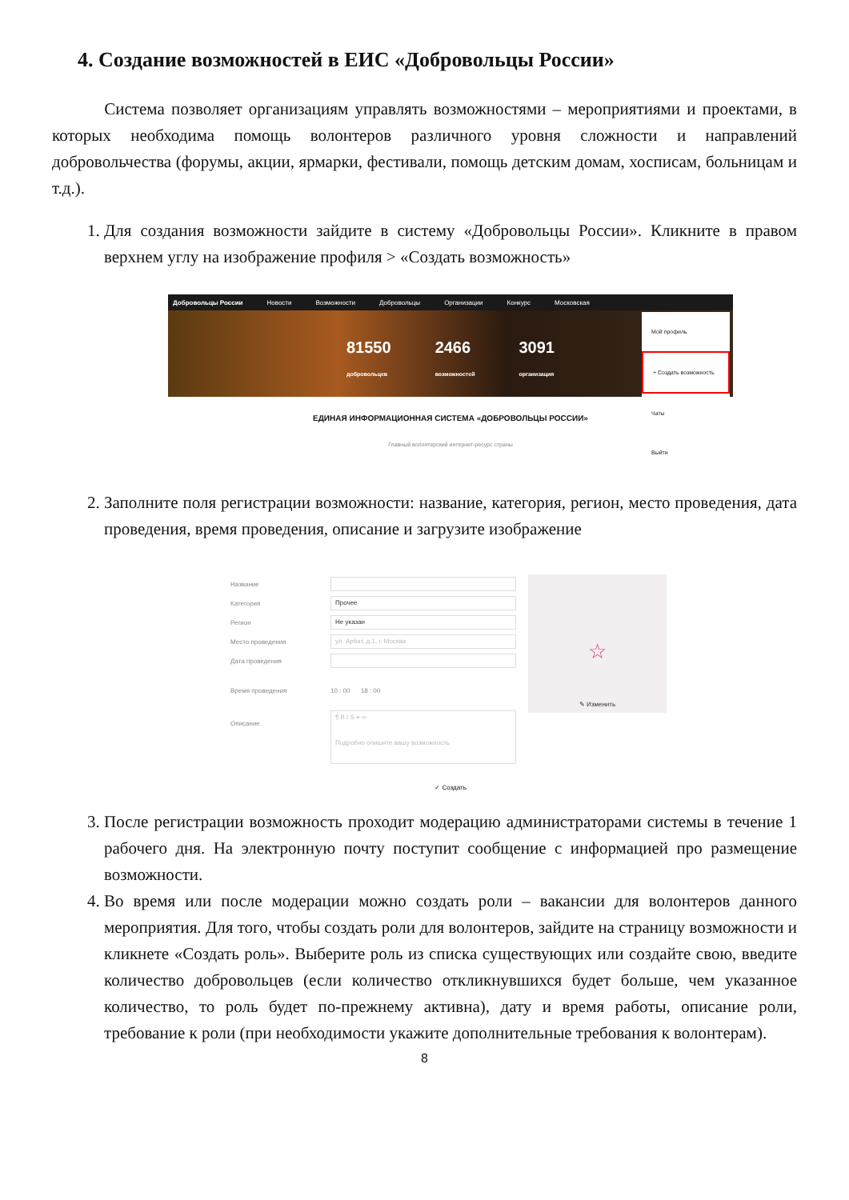4. Создание возможностей в ЕИС «Добровольцы России»
Система позволяет организациям управлять возможностями – мероприятиями и проектами, в которых необходима помощь волонтеров различного уровня сложности и направлений добровольчества (форумы, акции, ярмарки, фестивали, помощь детским домам, хосписам, больницам и т.д.).
1. Для создания возможности зайдите в систему «Добровольцы России». Кликните в правом верхнем углу на изображение профиля > «Создать возможность»
Добровольцы России Новости Возможности Добровольцы Организации Конкурс Московская
81550
добровольцев
2466
возможностей
3091
организация
Мой профиль
+ Создать возможность
Чаты
Выйти
ЕДИНАЯ ИНФОРМАЦИОННАЯ СИСТЕМА «ДОБРОВОЛЬЦЫ РОССИИ»
Главный волонтерский интернет-ресурс страны
2. Заполните поля регистрации возможности: название, категория, регион, место проведения, дата проведения, время проведения, описание и загрузите изображение
Название
Категория
Прочее
Регион
Не указан
Место проведения
ул. Арбат, д.1, г. Москва
Дата проведения
Время проведения 10 : 00 18 : 00
Описание
¶ B I S ≡ ∞
Подробно опишите вашу возможность
☆
✎ Изменить
✓ Создать
3. После регистрации возможность проходит модерацию администраторами системы в течение 1 рабочего дня. На электронную почту поступит сообщение с информацией про размещение возможности.
4. Во время или после модерации можно создать роли – вакансии для волонтеров данного мероприятия. Для того, чтобы создать роли для волонтеров, зайдите на страницу возможности и кликнете «Создать роль». Выберите роль из списка существующих или создайте свою, введите количество добровольцев (если количество откликнувшихся будет больше, чем указанное количество, то роль будет по-прежнему активна), дату и время работы, описание роли, требование к роли (при необходимости укажите дополнительные требования к волонтерам).
8